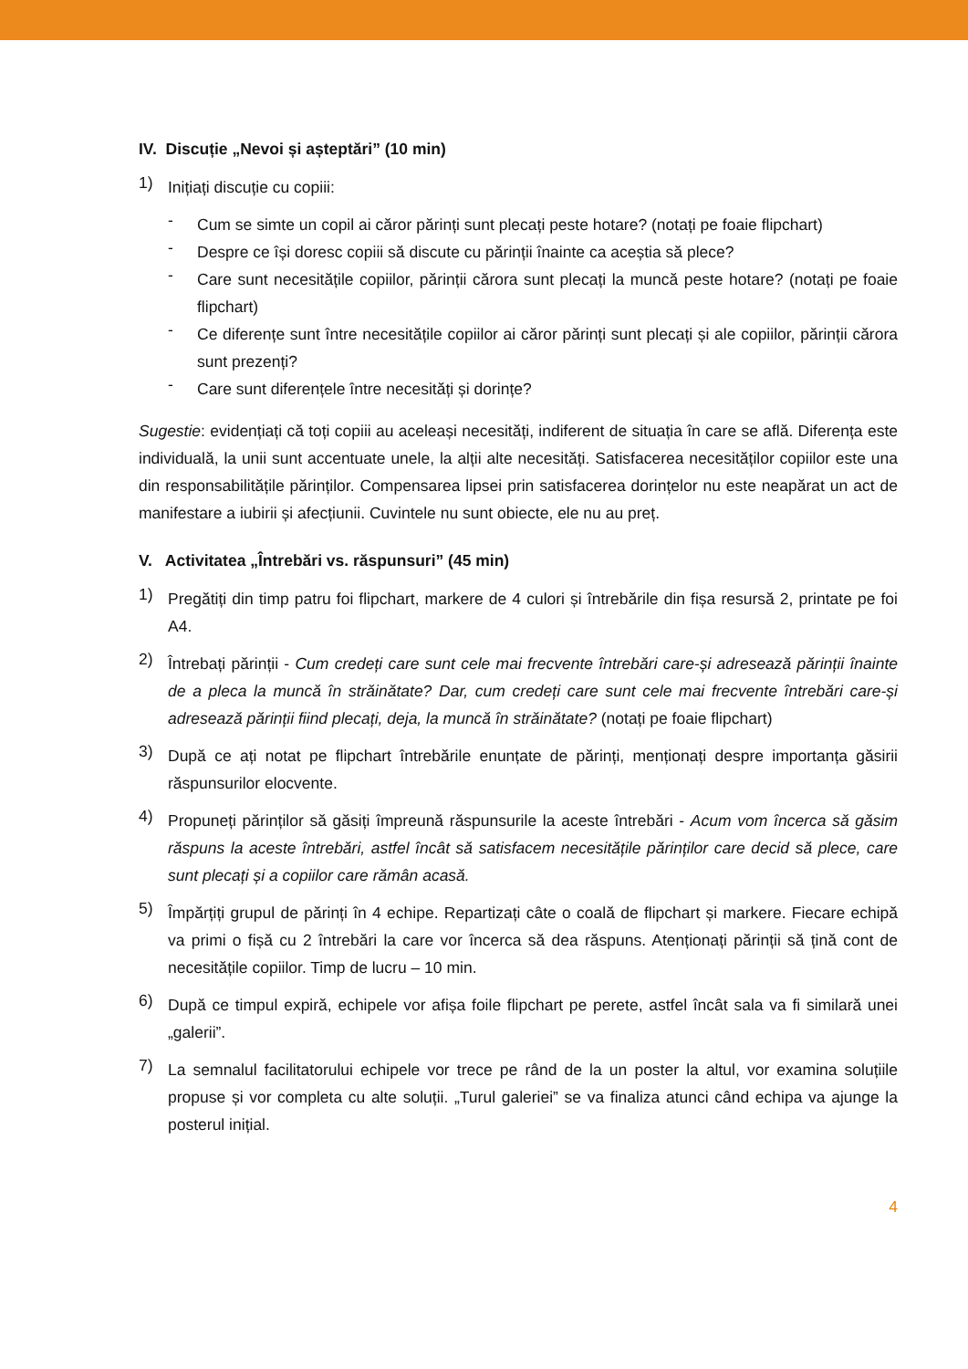IV. Discuție „Nevoi și așteptări” (10 min)
1)
Inițiați discuție cu copiii:
-
Cum se simte un copil ai căror părinți sunt plecați peste hotare? (notați pe foaie flipchart)
-
Despre ce își doresc copiii să discute cu părinții înainte ca aceștia să plece?
-
Care sunt necesitățile copiilor, părinții cărora sunt plecați la muncă peste hotare? (notați pe foaie flipchart)
-
Ce diferențe sunt între necesitățile copiilor ai căror părinți sunt plecați și ale copiilor, părinții cărora sunt prezenți?
-
Care sunt diferențele între necesități și dorințe?
Sugestie: evidențiați că toți copiii au aceleași necesități, indiferent de situația în care se află. Diferența este individuală, la unii sunt accentuate unele, la alții alte necesități. Satisfacerea necesităților copiilor este una din responsabilitățile părinților. Compensarea lipsei prin satisfacerea dorințelor nu este neapărat un act de manifestare a iubirii și afecțiunii. Cuvintele nu sunt obiecte, ele nu au preț.
V. Activitatea „Întrebări vs. răspunsuri” (45 min)
1)
Pregătiți din timp patru foi flipchart, markere de 4 culori și întrebările din fișa resursă 2, printate pe foi A4.
2)
Întrebați părinții - Cum credeți care sunt cele mai frecvente întrebări care-și adresează părinții înainte de a pleca la muncă în străinătate? Dar, cum credeți care sunt cele mai frecvente întrebări care-și adresează părinții fiind plecați, deja, la muncă în străinătate? (notați pe foaie flipchart)
3)
După ce ați notat pe flipchart întrebările enunțate de părinți, menționați despre importanța găsirii răspunsurilor elocvente.
4)
Propuneți părinților să găsiți împreună răspunsurile la aceste întrebări - Acum vom încerca să găsim răspuns la aceste întrebări, astfel încât să satisfacem necesitățile părinților care decid să plece, care sunt plecați și a copiilor care rămân acasă.
5)
Împărțiți grupul de părinți în 4 echipe. Repartizați câte o coală de flipchart și markere. Fiecare echipă va primi o fișă cu 2 întrebări la care vor încerca să dea răspuns. Atenționați părinții să țină cont de necesitățile copiilor. Timp de lucru – 10 min.
6)
După ce timpul expiră, echipele vor afișa foile flipchart pe perete, astfel încât sala va fi similară unei „galerii”.
7)
La semnalul facilitatorului echipele vor trece pe rând de la un poster la altul, vor examina soluțiile propuse și vor completa cu alte soluții. „Turul galeriei” se va finaliza atunci când echipa va ajunge la posterul inițial.
4